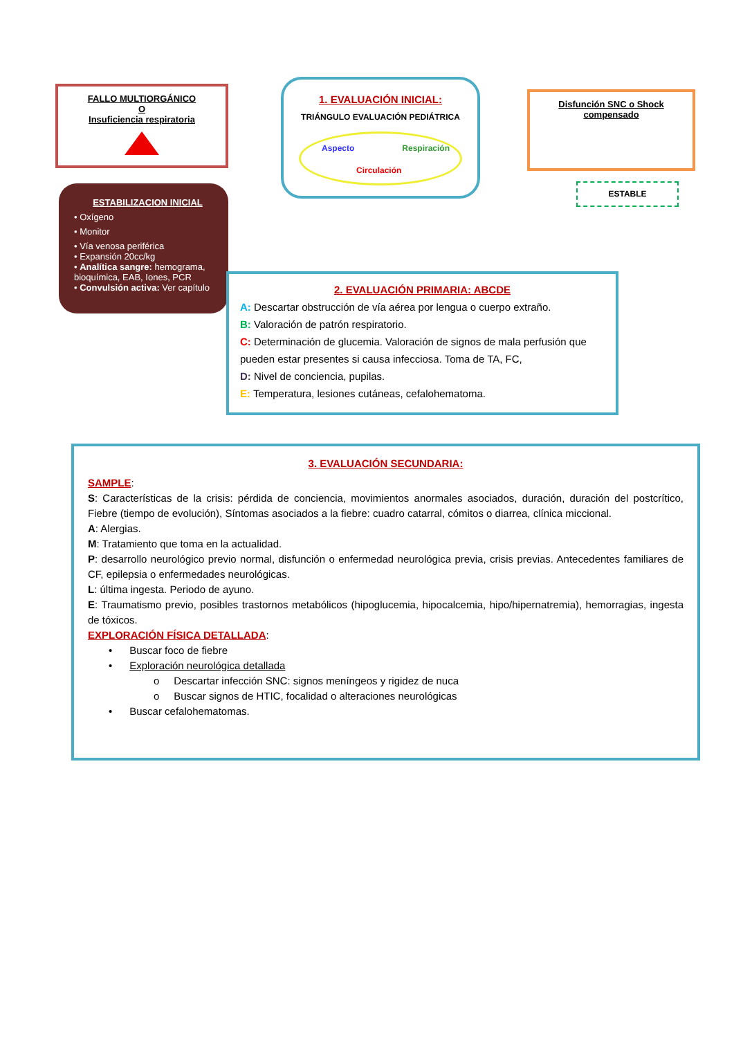FALLO MULTIORGÁNICO
O
Insuficiencia respiratoria
1. EVALUACIÓN INICIAL:
TRIÁNGULO EVALUACIÓN PEDIÁTRICA
Aspecto Respiración
Circulación
Disfunción SNC o Shock
compensado
ESTABLE
ESTABILIZACION INICIAL
• Oxígeno
• Monitor
• Vía venosa periférica
• Expansión 20cc/kg
• Analítica sangre: hemograma, bioquímica, EAB, Iones, PCR
• Convulsión activa: Ver capítulo
2. EVALUACIÓN PRIMARIA: ABCDE
A: Descartar obstrucción de vía aérea por lengua o cuerpo extraño.
B: Valoración de patrón respiratorio.
C: Determinación de glucemia. Valoración de signos de mala perfusión que pueden estar presentes si causa infecciosa. Toma de TA, FC,
D: Nivel de conciencia, pupilas.
E: Temperatura, lesiones cutáneas, cefalohematoma.
3. EVALUACIÓN SECUNDARIA:
SAMPLE:
S: Características de la crisis: pérdida de conciencia, movimientos anormales asociados, duración, duración del postcrítico, Fiebre (tiempo de evolución), Síntomas asociados a la fiebre: cuadro catarral, cómitos o diarrea, clínica miccional.
A: Alergias.
M: Tratamiento que toma en la actualidad.
P: desarrollo neurológico previo normal, disfunción o enfermedad neurológica previa, crisis previas. Antecedentes familiares de CF, epilepsia o enfermedades neurológicas.
L: última ingesta. Periodo de ayuno.
E: Traumatismo previo, posibles trastornos metabólicos (hipoglucemia, hipocalcemia, hipo/hipernatremia), hemorragias, ingesta de tóxicos.
EXPLORACIÓN FÍSICA DETALLADA:
• Buscar foco de fiebre
• Exploración neurológica detallada
o Descartar infección SNC: signos meníngeos y rigidez de nuca
o Buscar signos de HTIC, focalidad o alteraciones neurológicas
• Buscar cefalohematomas.